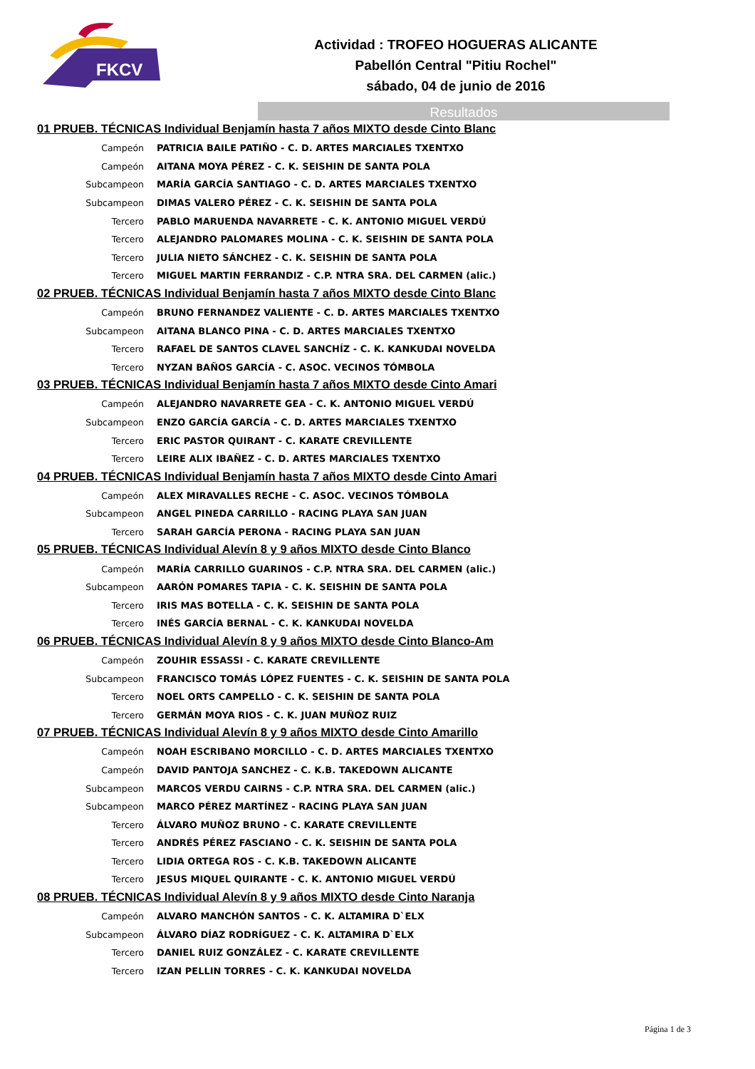FKCV
Actividad : TROFEO HOGUERAS ALICANTE
Pabellón Central "Pitiu Rochel"
sábado, 04 de junio de 2016
Resultados
01 PRUEB. TÉCNICAS Individual Benjamín hasta 7 años MIXTO desde Cinto Blanc
| Campeón | PATRICIA BAILE PATIÑO - C. D. ARTES MARCIALES TXENTXO |
| Campeón | AITANA MOYA PÉREZ - C. K. SEISHIN DE SANTA POLA |
| Subcampeon | MARÍA GARCÍA SANTIAGO - C. D. ARTES MARCIALES TXENTXO |
| Subcampeon | DIMAS VALERO PÉREZ - C. K. SEISHIN DE SANTA POLA |
| Tercero | PABLO MARUENDA NAVARRETE - C. K. ANTONIO MIGUEL VERDÚ |
| Tercero | ALEJANDRO PALOMARES MOLINA - C. K. SEISHIN DE SANTA POLA |
| Tercero | JULIA NIETO SÁNCHEZ - C. K. SEISHIN DE SANTA POLA |
| Tercero | MIGUEL MARTIN FERRANDIZ - C.P. NTRA SRA. DEL CARMEN (alic.) |
02 PRUEB. TÉCNICAS Individual Benjamín hasta 7 años MIXTO desde Cinto Blanc
| Campeón | BRUNO FERNANDEZ VALIENTE - C. D. ARTES MARCIALES TXENTXO |
| Subcampeon | AITANA BLANCO PINA - C. D. ARTES MARCIALES TXENTXO |
| Tercero | RAFAEL DE SANTOS CLAVEL SANCHÍZ - C. K. KANKUDAI NOVELDA |
| Tercero | NYZAN BAÑOS GARCÍA - C. ASOC. VECINOS TÓMBOLA |
03 PRUEB. TÉCNICAS Individual Benjamín hasta 7 años MIXTO desde Cinto Amari
| Campeón | ALEJANDRO NAVARRETE GEA - C. K. ANTONIO MIGUEL VERDÚ |
| Subcampeon | ENZO GARCÍA GARCÍA - C. D. ARTES MARCIALES TXENTXO |
| Tercero | ERIC PASTOR QUIRANT - C. KARATE CREVILLENTE |
| Tercero | LEIRE ALIX IBAÑEZ - C. D. ARTES MARCIALES TXENTXO |
04 PRUEB. TÉCNICAS Individual Benjamín hasta 7 años MIXTO desde Cinto Amari
| Campeón | ALEX MIRAVALLES RECHE - C. ASOC. VECINOS TÓMBOLA |
| Subcampeon | ANGEL PINEDA CARRILLO - RACING PLAYA SAN JUAN |
| Tercero | SARAH GARCÍA PERONA - RACING PLAYA SAN JUAN |
05 PRUEB. TÉCNICAS Individual Alevín 8 y 9 años MIXTO desde Cinto Blanco
| Campeón | MARÍA CARRILLO GUARINOS - C.P. NTRA SRA. DEL CARMEN (alic.) |
| Subcampeon | AARÓN POMARES TAPIA - C. K. SEISHIN DE SANTA POLA |
| Tercero | IRIS MAS BOTELLA - C. K. SEISHIN DE SANTA POLA |
| Tercero | INÉS GARCÍA BERNAL - C. K. KANKUDAI NOVELDA |
06 PRUEB. TÉCNICAS Individual Alevín 8 y 9 años MIXTO desde Cinto Blanco-Am
| Campeón | ZOUHIR ESSASSI - C. KARATE CREVILLENTE |
| Subcampeon | FRANCISCO TOMÁS LÓPEZ FUENTES - C. K. SEISHIN DE SANTA POLA |
| Tercero | NOEL ORTS CAMPELLO - C. K. SEISHIN DE SANTA POLA |
| Tercero | GERMÁN MOYA RIOS - C. K. JUAN MUÑOZ RUIZ |
07 PRUEB. TÉCNICAS Individual Alevín 8 y 9 años MIXTO desde Cinto Amarillo
| Campeón | NOAH ESCRIBANO MORCILLO - C. D. ARTES MARCIALES TXENTXO |
| Campeón | DAVID PANTOJA SANCHEZ - C. K.B. TAKEDOWN ALICANTE |
| Subcampeon | MARCOS VERDU CAIRNS - C.P. NTRA SRA. DEL CARMEN (alic.) |
| Subcampeon | MARCO PÉREZ MARTÍNEZ - RACING PLAYA SAN JUAN |
| Tercero | ÁLVARO MUÑOZ BRUNO - C. KARATE CREVILLENTE |
| Tercero | ANDRÉS PÉREZ FASCIANO - C. K. SEISHIN DE SANTA POLA |
| Tercero | LIDIA ORTEGA ROS - C. K.B. TAKEDOWN ALICANTE |
| Tercero | JESUS MIQUEL QUIRANTE - C. K. ANTONIO MIGUEL VERDÚ |
08 PRUEB. TÉCNICAS Individual Alevín 8 y 9 años MIXTO desde Cinto Naranja
| Campeón | ALVARO MANCHÓN SANTOS - C. K. ALTAMIRA D`ELX |
| Subcampeon | ÁLVARO DÍAZ RODRÍGUEZ - C. K. ALTAMIRA D`ELX |
| Tercero | DANIEL RUIZ GONZÁLEZ - C. KARATE CREVILLENTE |
| Tercero | IZAN PELLIN TORRES - C. K. KANKUDAI NOVELDA |
Página 1 de 3